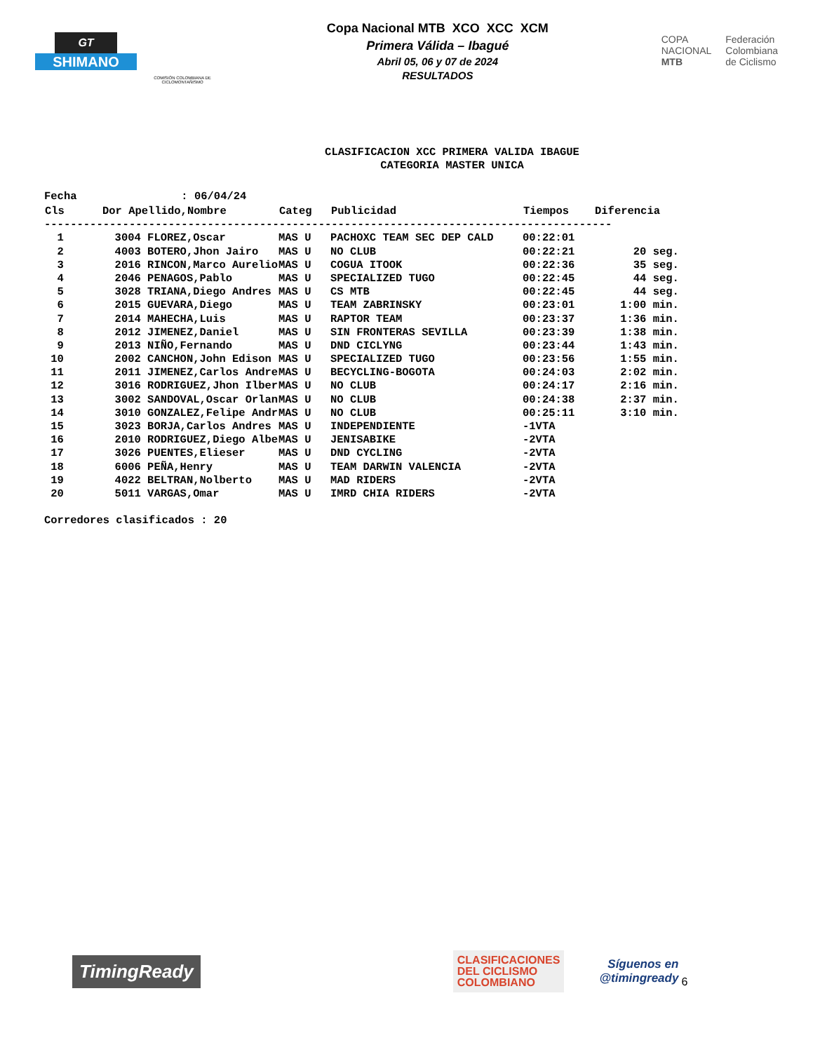GT
SHIMANO
COMISIÓN COLOMBIANA DE CICLOMONTAÑISMO
Copa Nacional MTB XCO XCC XCM
Primera Válida – Ibagué
Abril 05, 06 y 07 de 2024
RESULTADOS
COPA
NACIONAL
MTB
Federación
Colombiana
de Ciclismo
CLASIFICACION XCC PRIMERA VALIDA IBAGUE
CATEGORIA MASTER UNICA
Fecha                : 06/04/24
| Cls | Dor Apellido,Nombre | Categ | Publicidad | Tiempos | Diferencia |
| --- | --- | --- | --- | --- | --- |
| --------------------------------------------------------------------------------------- | | | | | |
| 1 | 3004 FLOREZ,Oscar | MAS U | PACHOXC TEAM SEC DEP CALD | 00:22:01 | |
| 2 | 4003 BOTERO,Jhon Jairo | MAS U | NO CLUB | 00:22:21 | 20 seg. |
| 3 | 2016 RINCON,Marco Aurelio | MAS U | COGUA ITOOK | 00:22:36 | 35 seg. |
| 4 | 2046 PENAGOS,Pablo | MAS U | SPECIALIZED TUGO | 00:22:45 | 44 seg. |
| 5 | 3028 TRIANA,Diego Andres | MAS U | CS MTB | 00:22:45 | 44 seg. |
| 6 | 2015 GUEVARA,Diego | MAS U | TEAM ZABRINSKY | 00:23:01 | 1:00 min. |
| 7 | 2014 MAHECHA,Luis | MAS U | RAPTOR TEAM | 00:23:37 | 1:36 min. |
| 8 | 2012 JIMENEZ,Daniel | MAS U | SIN FRONTERAS SEVILLA | 00:23:39 | 1:38 min. |
| 9 | 2013 NIÑO,Fernando | MAS U | DND CICLYNG | 00:23:44 | 1:43 min. |
| 10 | 2002 CANCHON,John Edison | MAS U | SPECIALIZED TUGO | 00:23:56 | 1:55 min. |
| 11 | 2011 JIMENEZ,Carlos Andre | MAS U | BECYCLING-BOGOTA | 00:24:03 | 2:02 min. |
| 12 | 3016 RODRIGUEZ,Jhon Ilber | MAS U | NO CLUB | 00:24:17 | 2:16 min. |
| 13 | 3002 SANDOVAL,Oscar Orlan | MAS U | NO CLUB | 00:24:38 | 2:37 min. |
| 14 | 3010 GONZALEZ,Felipe Andr | MAS U | NO CLUB | 00:25:11 | 3:10 min. |
| 15 | 3023 BORJA,Carlos Andres | MAS U | INDEPENDIENTE | -1VTA | |
| 16 | 2010 RODRIGUEZ,Diego Albe | MAS U | JENISABIKE | -2VTA | |
| 17 | 3026 PUENTES,Elieser | MAS U | DND CYCLING | -2VTA | |
| 18 | 6006 PEÑA,Henry | MAS U | TEAM DARWIN VALENCIA | -2VTA | |
| 19 | 4022 BELTRAN,Nolberto | MAS U | MAD RIDERS | -2VTA | |
| 20 | 5011 VARGAS,Omar | MAS U | IMRD CHIA RIDERS | -2VTA | |
Corredores clasificados : 20
TimingReady
CLASIFICACIONES
DEL CICLISMO
COLOMBIANO
Síguenos en
@timingready
6